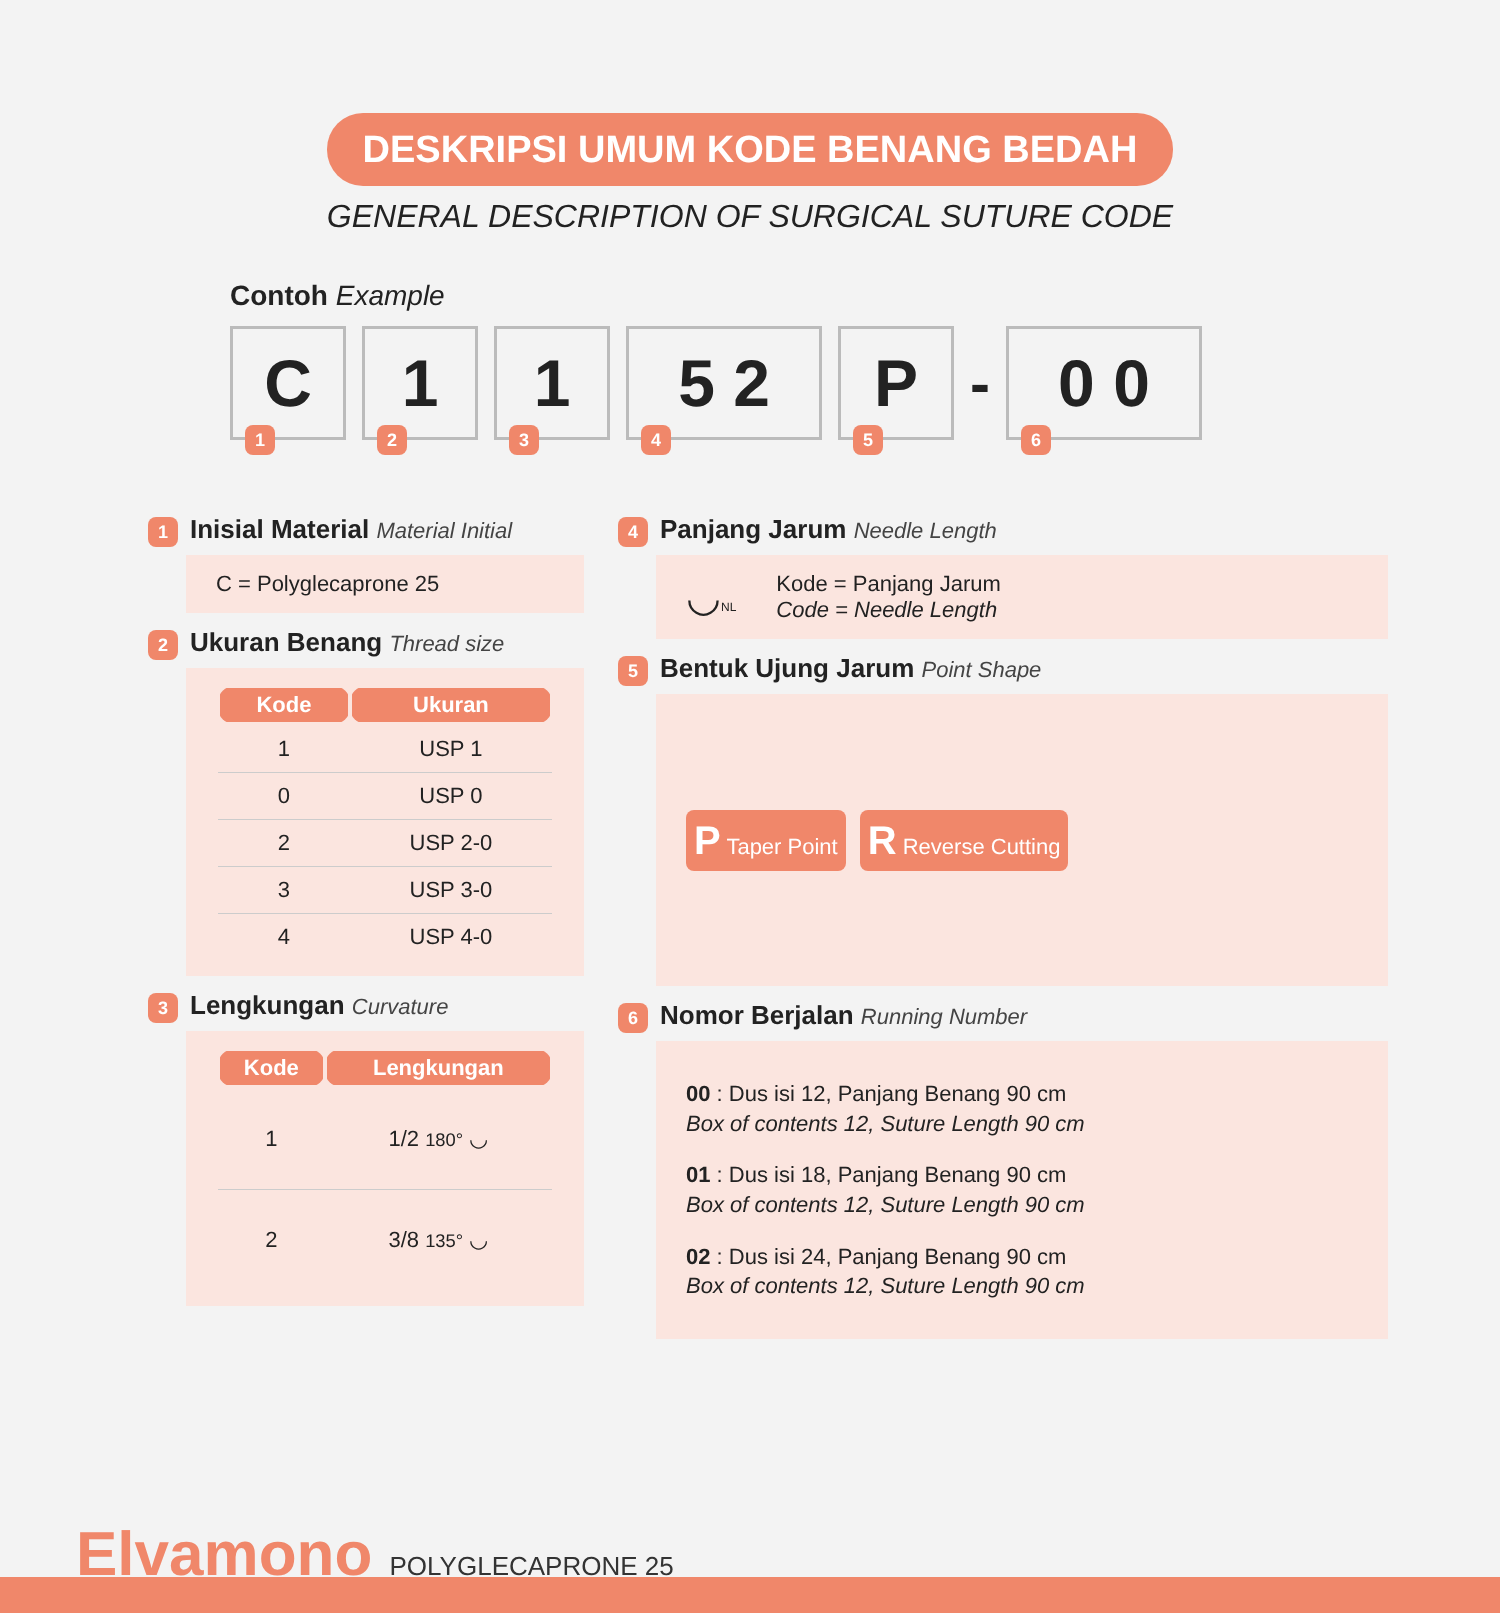DESKRIPSI UMUM KODE BENANG BEDAH
GENERAL DESCRIPTION OF SURGICAL SUTURE CODE
Contoh Example
C
1
1
2
1
3
5 2
4
P
5
-
0 0
6
1 Inisial Material Material Initial
C = Polyglecaprone 25
2 Ukuran Benang Thread size
| Kode | Ukuran |
| --- | --- |
| 1 | USP 1 |
| 0 | USP 0 |
| 2 | USP 2-0 |
| 3 | USP 3-0 |
| 4 | USP 4-0 |
3 Lengkungan Curvature
| Kode | Lengkungan |
| --- | --- |
| 1 | 1/2 180° ◡ |
| 2 | 3/8 135° ◡ |
4 Panjang Jarum Needle Length
◡NL
Kode = Panjang Jarum
Code = Needle Length
5 Bentuk Ujung Jarum Point Shape
P Taper Point
R Reverse Cutting
6 Nomor Berjalan Running Number
00 : Dus isi 12, Panjang Benang 90 cm
Box of contents 12, Suture Length 90 cm
01 : Dus isi 18, Panjang Benang 90 cm
Box of contents 12, Suture Length 90 cm
02 : Dus isi 24, Panjang Benang 90 cm
Box of contents 12, Suture Length 90 cm
Elvamono POLYGLECAPRONE 25